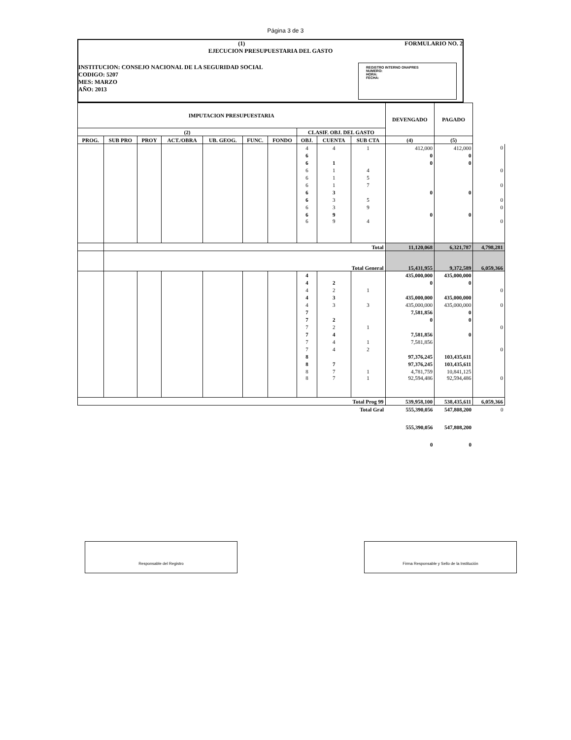Página 3 de 3
(1) FORMULARIO NO. 2
EJECUCION PRESUPUESTARIA DEL GASTO
INSTITUCION: CONSEJO NACIONAL DE LA SEGURIDAD SOCIAL
CODIGO: 5207
MES: MARZO
AÑO: 2013
REGISTRO INTERNO ONAPRES
NUMERO:
HORA:
FECHA:
| IMPUTACION PRESUPUESTARIA | | | | | | | | | | DEVENGADO | PAGADO | |
| (2) | | | | | | | CLASIF. OBJ. DEL GASTO | | | | | |
| PROG. | SUB PRO | PROY | ACT./OBRA | UB. GEOG. | FUNC. | FONDO | OBJ. | CUENTA | SUB CTA | (4) | (5) | |
| | | | | | | | 4 | 4 | 1 | 412,000 | 412,000 | 0 |
| | | | | | | | 6 | | | 0 | 0 | |
| | | | | | | | 6 | 1 | | 0 | 0 | |
| | | | | | | | 6 | 1 | 4 | | | 0 |
| | | | | | | | 6 | 1 | 5 | | | |
| | | | | | | | 6 | 1 | 7 | | | 0 |
| | | | | | | | 6 | 3 | | 0 | 0 | |
| | | | | | | | 6 | 3 | 5 | | | 0 |
| | | | | | | | 6 | 3 | 9 | | | 0 |
| | | | | | | | 6 | 9 | | 0 | 0 | |
| | | | | | | | 6 | 9 | 4 | | | 0 |
| | Total | | | | | | | | | 11,120,068 | 6,321,787 | 4,798,281 |
| | Total General | | | | | | | | | 15,431,955 | 9,372,589 | 6,059,366 |
| | | | | | | | 4 | | | 435,000,000 | 435,000,000 | |
| | | | | | | | 4 | 2 | | 0 | 0 | |
| | | | | | | | 4 | 2 | 1 | | | 0 |
| | | | | | | | 4 | 3 | | 435,000,000 | 435,000,000 | |
| | | | | | | | 4 | 3 | 3 | 435,000,000 | 435,000,000 | 0 |
| | | | | | | | 7 | | | 7,581,856 | 0 | |
| | | | | | | | 7 | 2 | | 0 | 0 | |
| | | | | | | | 7 | 2 | 1 | | | 0 |
| | | | | | | | 7 | 4 | | 7,581,856 | 0 | |
| | | | | | | | 7 | 4 | 1 | 7,581,856 | | |
| | | | | | | | 7 | 4 | 2 | | | 0 |
| | | | | | | | 8 | | | 97,376,245 | 103,435,611 | |
| | | | | | | | 8 | 7 | | 97,376,245 | 103,435,611 | |
| | | | | | | | 8 | 7 | 1 | 4,781,759 | 10,841,125 | |
| | | | | | | | 8 | 7 | 1 | 92,594,486 | 92,594,486 | 0 |
| Total Prog 99 | | | | | | | | | | 539,958,100 | 538,435,611 | 6,059,366 |
| Total Gral | | | | | | | | | | 555,390,056 | 547,808,200 | 0 |
| | | | | | | | | | | 555,390,056 | 547,808,200 | |
| | | | | | | | | | | 0 | 0 | |
Responsable del Registro Firma Responsable y Sello de la Institución